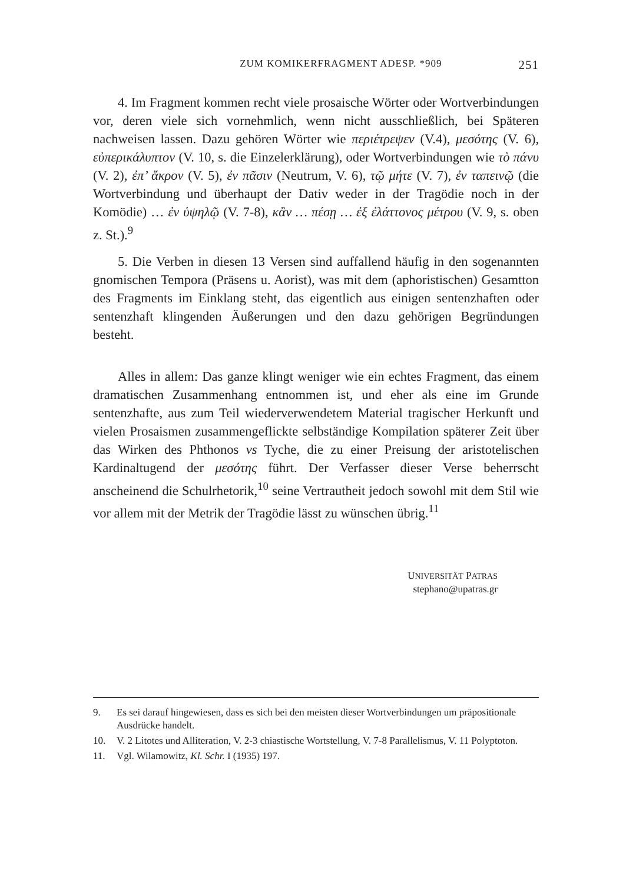ZUM KOMIKERFRAGMENT ADESP. *909 251
4. Im Fragment kommen recht viele prosaische Wörter oder Wortverbindungen vor, deren viele sich vornehmlich, wenn nicht ausschließlich, bei Späteren nachweisen lassen. Dazu gehören Wörter wie περιέτρεψεν (V.4), μεσότης (V. 6), εὐπερικάλυπτον (V. 10, s. die Einzelerklärung), oder Wortverbindungen wie τὸ πάνυ (V. 2), ἐπ’ ἄκρον (V. 5), ἐν πᾶσιν (Neutrum, V. 6), τῷ μήτε (V. 7), ἐν ταπεινῷ (die Wortverbindung und überhaupt der Dativ weder in der Tragödie noch in der Komödie) … ἐν ὑψηλῷ (V. 7-8), κἂν … πέσῃ … ἐξ ἐλάττονος μέτρου (V. 9, s. oben z. St.).<sup>9</sup>
5. Die Verben in diesen 13 Versen sind auffallend häufig in den sogenannten gnomischen Tempora (Präsens u. Aorist), was mit dem (aphoristischen) Gesamtton des Fragments im Einklang steht, das eigentlich aus einigen sentenzhaften oder sentenzhaft klingenden Äußerungen und den dazu gehörigen Begründungen besteht.
Alles in allem: Das ganze klingt weniger wie ein echtes Fragment, das einem dramatischen Zusammenhang entnommen ist, und eher als eine im Grunde sentenzhafte, aus zum Teil wiederverwendetem Material tragischer Herkunft und vielen Prosaismen zusammengeflickte selbständige Kompilation späterer Zeit über das Wirken des Phthonos vs Tyche, die zu einer Preisung der aristotelischen Kardinaltugend der μεσότης führt. Der Verfasser dieser Verse beherrscht anscheinend die Schulrhetorik,<sup>10</sup> seine Vertrautheit jedoch sowohl mit dem Stil wie vor allem mit der Metrik der Tragödie lässt zu wünschen übrig.<sup>11</sup>
UNIVERSITÄT PATRAS
stephano@upatras.gr
9. Es sei darauf hingewiesen, dass es sich bei den meisten dieser Wortverbindungen um präpositionale Ausdrücke handelt.
10. V. 2 Litotes und Alliteration, V. 2-3 chiastische Wortstellung, V. 7-8 Parallelismus, V. 11 Polyptoton.
11. Vgl. Wilamowitz, Kl. Schr. I (1935) 197.